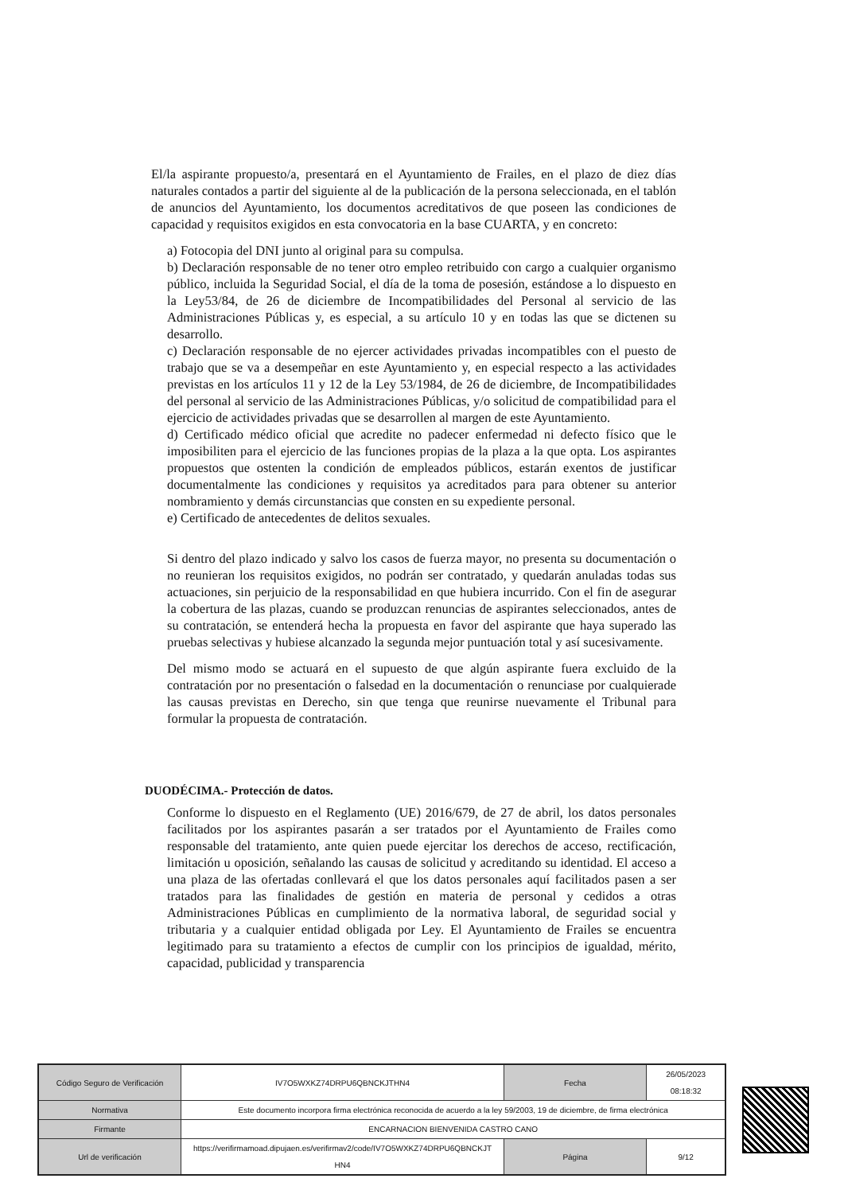El/la aspirante propuesto/a, presentará en el Ayuntamiento de Frailes, en el plazo de diez días naturales contados a partir del siguiente al de la publicación de la persona seleccionada, en el tablón de anuncios del Ayuntamiento, los documentos acreditativos de que poseen las condiciones de capacidad y requisitos exigidos en esta convocatoria en la base CUARTA, y en concreto:
a) Fotocopia del DNI junto al original para su compulsa.
b) Declaración responsable de no tener otro empleo retribuido con cargo a cualquier organismo público, incluida la Seguridad Social, el día de la toma de posesión, estándose a lo dispuesto en la Ley53/84, de 26 de diciembre de Incompatibilidades del Personal al servicio de las Administraciones Públicas y, es especial, a su artículo 10 y en todas las que se dictenen su desarrollo.
c) Declaración responsable de no ejercer actividades privadas incompatibles con el puesto de trabajo que se va a desempeñar en este Ayuntamiento y, en especial respecto a las actividades previstas en los artículos 11 y 12 de la Ley 53/1984, de 26 de diciembre, de Incompatibilidades del personal al servicio de las Administraciones Públicas, y/o solicitud de compatibilidad para el ejercicio de actividades privadas que se desarrollen al margen de este Ayuntamiento.
d) Certificado médico oficial que acredite no padecer enfermedad ni defecto físico que le imposibiliten para el ejercicio de las funciones propias de la plaza a la que opta. Los aspirantes propuestos que ostenten la condición de empleados públicos, estarán exentos de justificar documentalmente las condiciones y requisitos ya acreditados para para obtener su anterior nombramiento y demás circunstancias que consten en su expediente personal.
e) Certificado de antecedentes de delitos sexuales.
Si dentro del plazo indicado y salvo los casos de fuerza mayor, no presenta su documentación o no reunieran los requisitos exigidos, no podrán ser contratado, y quedarán anuladas todas sus actuaciones, sin perjuicio de la responsabilidad en que hubiera incurrido. Con el fin de asegurar la cobertura de las plazas, cuando se produzcan renuncias de aspirantes seleccionados, antes de su contratación, se entenderá hecha la propuesta en favor del aspirante que haya superado las pruebas selectivas y hubiese alcanzado la segunda mejor puntuación total y así sucesivamente.
Del mismo modo se actuará en el supuesto de que algún aspirante fuera excluido de la contratación por no presentación o falsedad en la documentación o renunciase por cualquierade las causas previstas en Derecho, sin que tenga que reunirse nuevamente el Tribunal para formular la propuesta de contratación.
DUODÉCIMA.- Protección de datos.
Conforme lo dispuesto en el Reglamento (UE) 2016/679, de 27 de abril, los datos personales facilitados por los aspirantes pasarán a ser tratados por el Ayuntamiento de Frailes como responsable del tratamiento, ante quien puede ejercitar los derechos de acceso, rectificación, limitación u oposición, señalando las causas de solicitud y acreditando su identidad. El acceso a una plaza de las ofertadas conllevará el que los datos personales aquí facilitados pasen a ser tratados para las finalidades de gestión en materia de personal y cedidos a otras Administraciones Públicas en cumplimiento de la normativa laboral, de seguridad social y tributaria y a cualquier entidad obligada por Ley. El Ayuntamiento de Frailes se encuentra legitimado para su tratamiento a efectos de cumplir con los principios de igualdad, mérito, capacidad, publicidad y transparencia
| Código Seguro de Verificación | IV7O5WXKZ74DRPU6QBNCKJTHN4 | Fecha | 26/05/2023 08:18:32 |
| Normativa | Este documento incorpora firma electrónica reconocida de acuerdo a la ley 59/2003, 19 de diciembre, de firma electrónica | | |
| Firmante | ENCARNACION BIENVENIDA CASTRO CANO | | |
| Url de verificación | https://verifirmamoad.dipujaen.es/verifirmav2/code/IV7O5WXKZ74DRPU6QBNCKJT HN4 | Página | 9/12 |